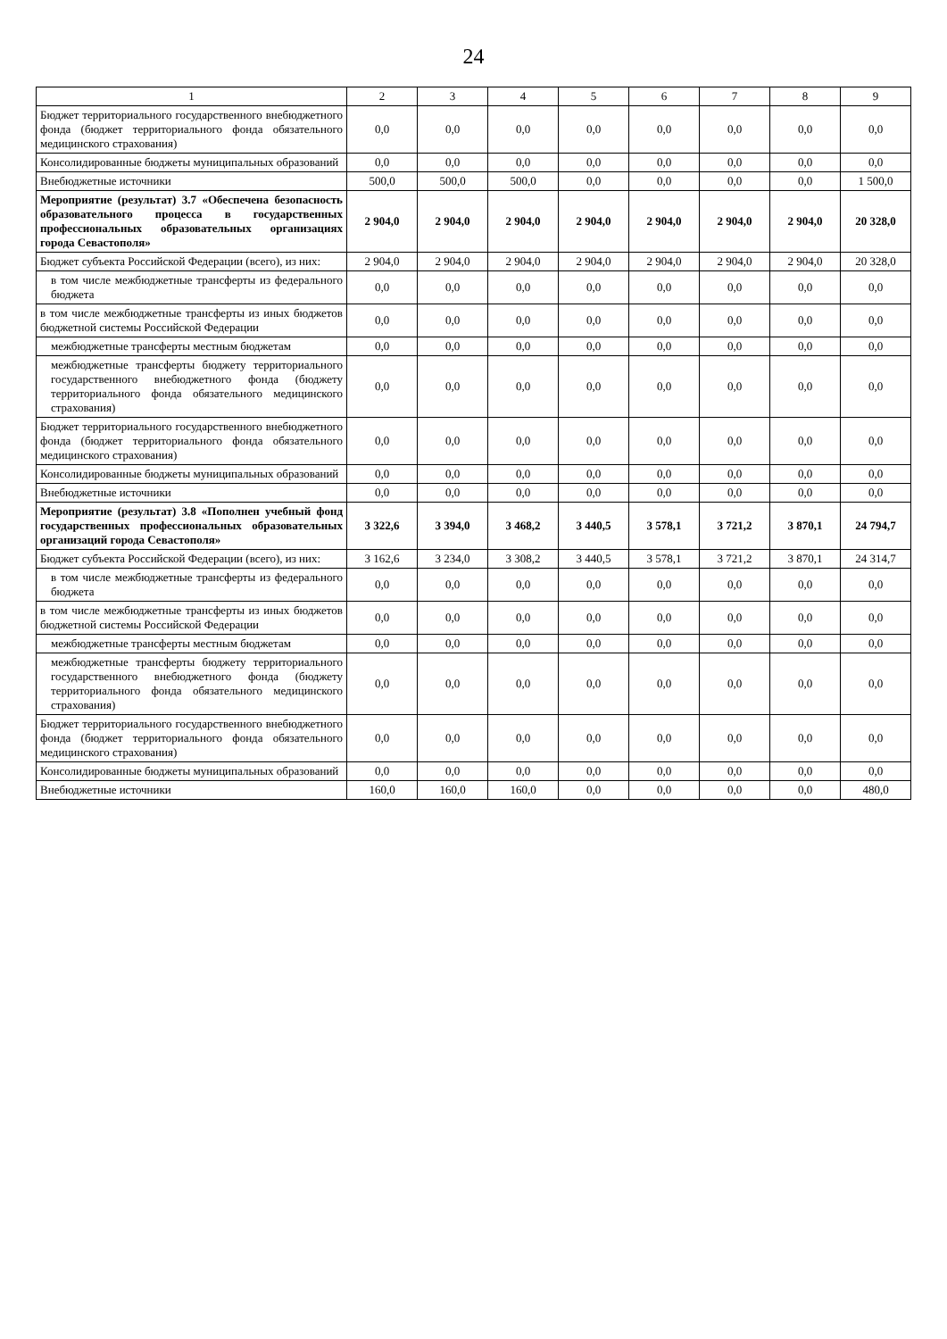24
| 1 | 2 | 3 | 4 | 5 | 6 | 7 | 8 | 9 |
| --- | --- | --- | --- | --- | --- | --- | --- | --- |
| Бюджет территориального государственного внебюджетного фонда (бюджет территориального фонда обязательного медицинского страхования) | 0,0 | 0,0 | 0,0 | 0,0 | 0,0 | 0,0 | 0,0 | 0,0 |
| Консолидированные бюджеты муниципальных образований | 0,0 | 0,0 | 0,0 | 0,0 | 0,0 | 0,0 | 0,0 | 0,0 |
| Внебюджетные источники | 500,0 | 500,0 | 500,0 | 0,0 | 0,0 | 0,0 | 0,0 | 1 500,0 |
| Мероприятие (результат) 3.7 «Обеспечена безопасность образовательного процесса в государственных профессиональных образовательных организациях города Севастополя» | 2 904,0 | 2 904,0 | 2 904,0 | 2 904,0 | 2 904,0 | 2 904,0 | 2 904,0 | 20 328,0 |
| Бюджет субъекта Российской Федерации (всего), из них: | 2 904,0 | 2 904,0 | 2 904,0 | 2 904,0 | 2 904,0 | 2 904,0 | 2 904,0 | 20 328,0 |
| в том числе межбюджетные трансферты из федерального бюджета | 0,0 | 0,0 | 0,0 | 0,0 | 0,0 | 0,0 | 0,0 | 0,0 |
| в том числе межбюджетные трансферты из иных бюджетов бюджетной системы Российской Федерации | 0,0 | 0,0 | 0,0 | 0,0 | 0,0 | 0,0 | 0,0 | 0,0 |
| межбюджетные трансферты местным бюджетам | 0,0 | 0,0 | 0,0 | 0,0 | 0,0 | 0,0 | 0,0 | 0,0 |
| межбюджетные трансферты бюджету территориального государственного внебюджетного фонда (бюджету территориального фонда обязательного медицинского страхования) | 0,0 | 0,0 | 0,0 | 0,0 | 0,0 | 0,0 | 0,0 | 0,0 |
| Бюджет территориального государственного внебюджетного фонда (бюджет территориального фонда обязательного медицинского страхования) | 0,0 | 0,0 | 0,0 | 0,0 | 0,0 | 0,0 | 0,0 | 0,0 |
| Консолидированные бюджеты муниципальных образований | 0,0 | 0,0 | 0,0 | 0,0 | 0,0 | 0,0 | 0,0 | 0,0 |
| Внебюджетные источники | 0,0 | 0,0 | 0,0 | 0,0 | 0,0 | 0,0 | 0,0 | 0,0 |
| Мероприятие (результат) 3.8 «Пополнен учебный фонд государственных профессиональных образовательных организаций города Севастополя» | 3 322,6 | 3 394,0 | 3 468,2 | 3 440,5 | 3 578,1 | 3 721,2 | 3 870,1 | 24 794,7 |
| Бюджет субъекта Российской Федерации (всего), из них: | 3 162,6 | 3 234,0 | 3 308,2 | 3 440,5 | 3 578,1 | 3 721,2 | 3 870,1 | 24 314,7 |
| в том числе межбюджетные трансферты из федерального бюджета | 0,0 | 0,0 | 0,0 | 0,0 | 0,0 | 0,0 | 0,0 | 0,0 |
| в том числе межбюджетные трансферты из иных бюджетов бюджетной системы Российской Федерации | 0,0 | 0,0 | 0,0 | 0,0 | 0,0 | 0,0 | 0,0 | 0,0 |
| межбюджетные трансферты местным бюджетам | 0,0 | 0,0 | 0,0 | 0,0 | 0,0 | 0,0 | 0,0 | 0,0 |
| межбюджетные трансферты бюджету территориального государственного внебюджетного фонда (бюджету территориального фонда обязательного медицинского страхования) | 0,0 | 0,0 | 0,0 | 0,0 | 0,0 | 0,0 | 0,0 | 0,0 |
| Бюджет территориального государственного внебюджетного фонда (бюджет территориального фонда обязательного медицинского страхования) | 0,0 | 0,0 | 0,0 | 0,0 | 0,0 | 0,0 | 0,0 | 0,0 |
| Консолидированные бюджеты муниципальных образований | 0,0 | 0,0 | 0,0 | 0,0 | 0,0 | 0,0 | 0,0 | 0,0 |
| Внебюджетные источники | 160,0 | 160,0 | 160,0 | 0,0 | 0,0 | 0,0 | 0,0 | 480,0 |